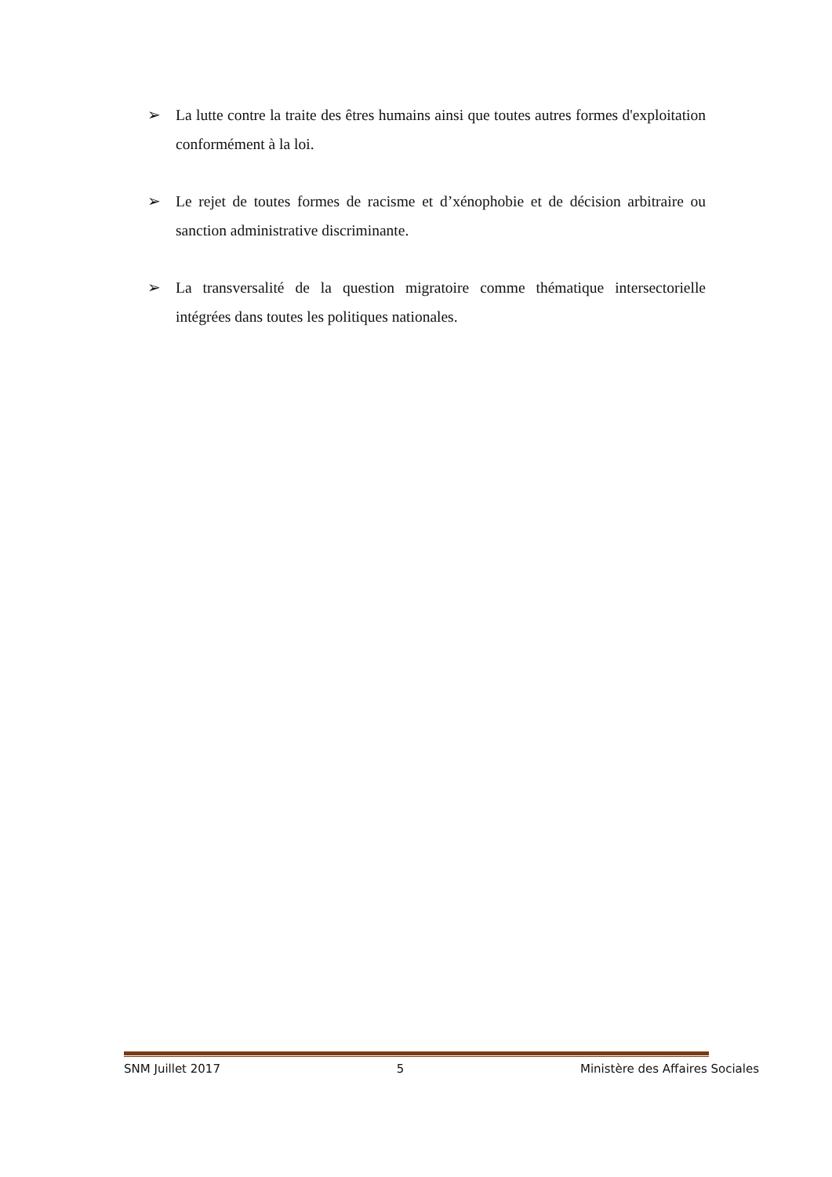➢ La lutte contre la traite des êtres humains ainsi que toutes autres formes d'exploitation conformément à la loi.
➢ Le rejet de toutes formes de racisme et d’xénophobie et de décision arbitraire ou sanction administrative discriminante.
➢ La transversalité de la question migratoire comme thématique intersectorielle intégrées dans toutes les politiques nationales.
SNM Juillet 2017 5 Ministère des Affaires Sociales